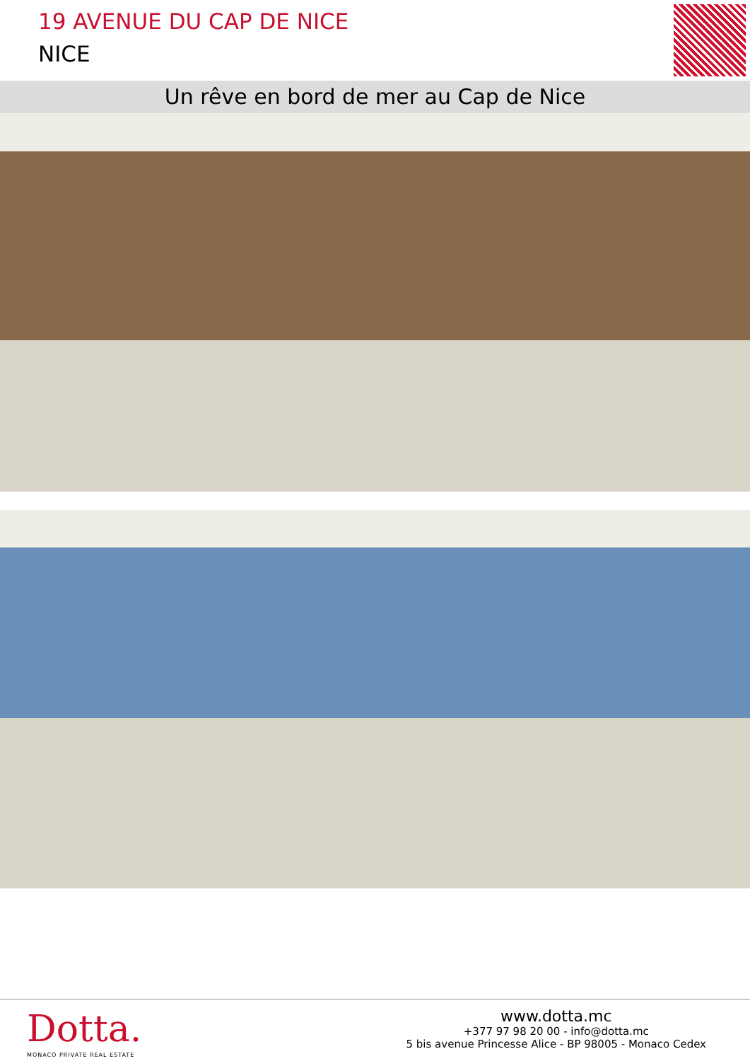19 AVENUE DU CAP DE NICE
NICE
Un rêve en bord de mer au Cap de Nice
Dotta.
MONACO PRIVATE REAL ESTATE
www.dotta.mc
+377 97 98 20 00 - info@dotta.mc
5 bis avenue Princesse Alice - BP 98005 - Monaco Cedex